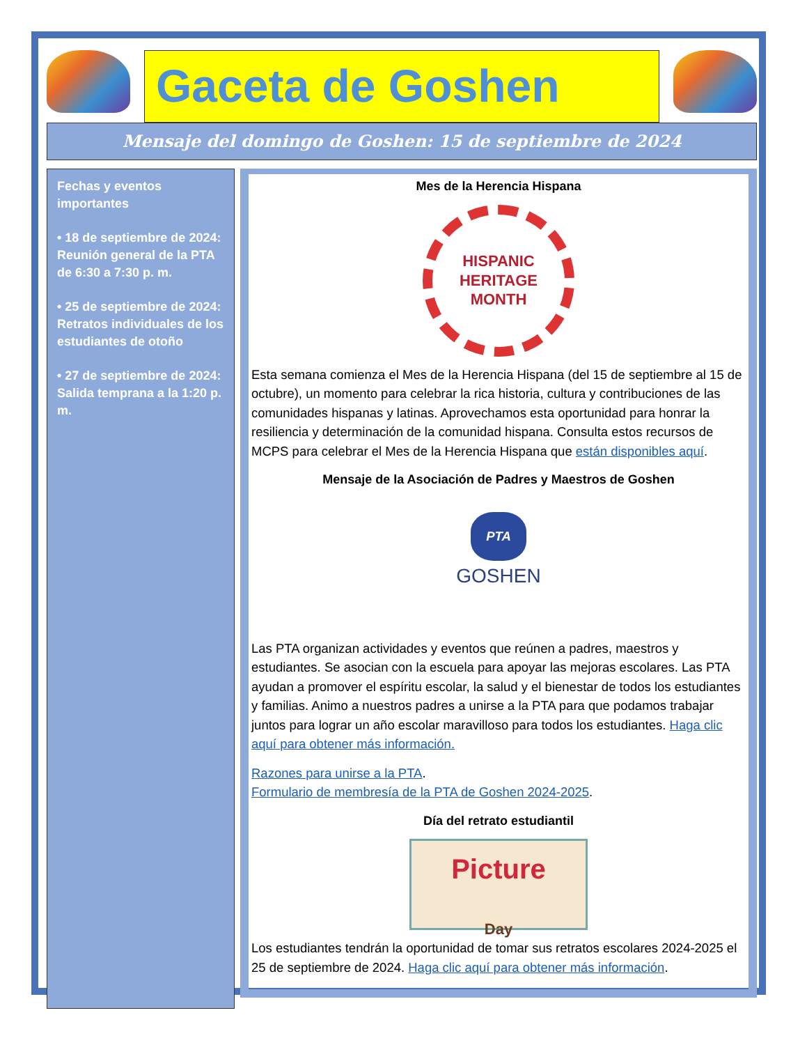Gaceta de Goshen
Mensaje del domingo de Goshen: 15 de septiembre de 2024
Fechas y eventos importantes
• 18 de septiembre de 2024: Reunión general de la PTA de 6:30 a 7:30 p. m.
• 25 de septiembre de 2024: Retratos individuales de los estudiantes de otoño
• 27 de septiembre de 2024: Salida temprana a la 1:20 p. m.
Mes de la Herencia Hispana
HISPANIC
HERITAGE
MONTH
Esta semana comienza el Mes de la Herencia Hispana (del 15 de septiembre al 15 de octubre), un momento para celebrar la rica historia, cultura y contribuciones de las comunidades hispanas y latinas. Aprovechamos esta oportunidad para honrar la resiliencia y determinación de la comunidad hispana. Consulta estos recursos de MCPS para celebrar el Mes de la Herencia Hispana que están disponibles aquí.
Mensaje de la Asociación de Padres y Maestros de Goshen
PTA
GOSHEN
Las PTA organizan actividades y eventos que reúnen a padres, maestros y estudiantes. Se asocian con la escuela para apoyar las mejoras escolares. Las PTA ayudan a promover el espíritu escolar, la salud y el bienestar de todos los estudiantes y familias. Animo a nuestros padres a unirse a la PTA para que podamos trabajar juntos para lograr un año escolar maravilloso para todos los estudiantes. Haga clic aquí para obtener más información.
Razones para unirse a la PTA.
Formulario de membresía de la PTA de Goshen 2024-2025.
Día del retrato estudiantil
Picture
Day
Los estudiantes tendrán la oportunidad de tomar sus retratos escolares 2024-2025 el 25 de septiembre de 2024. Haga clic aquí para obtener más información.